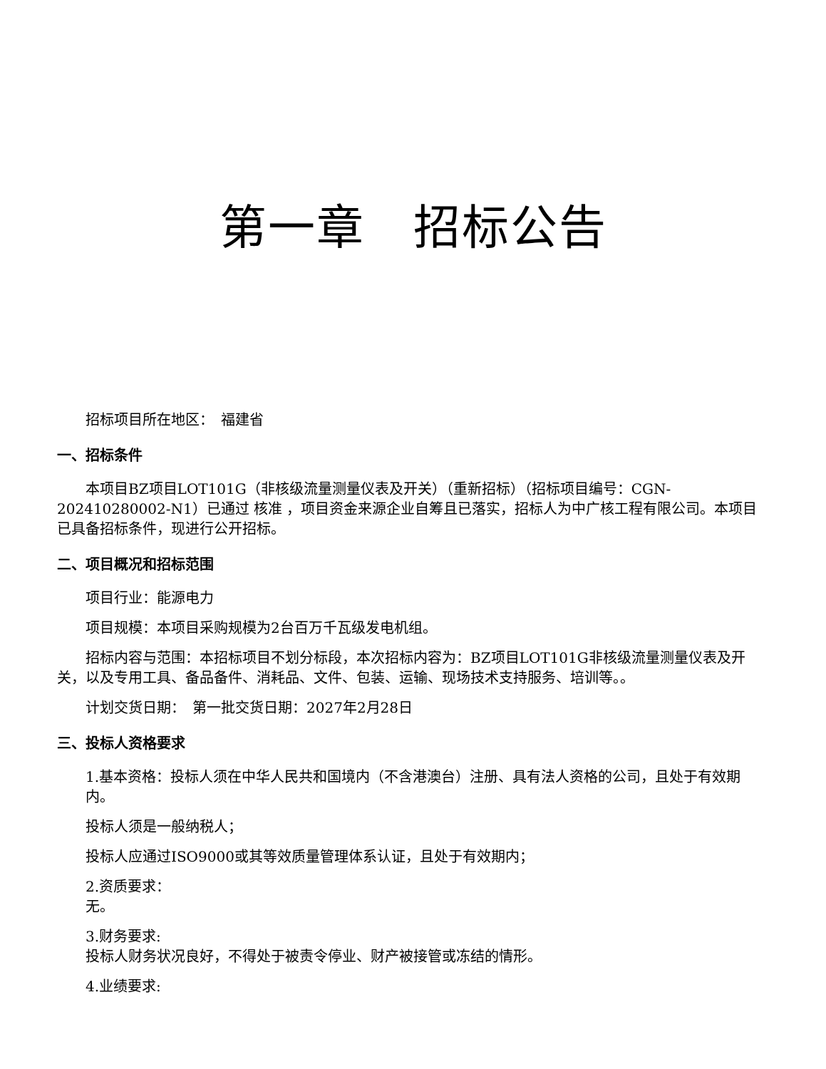第一章　招标公告
招标项目所在地区：　福建省
一、招标条件
本项目BZ项目LOT101G（非核级流量测量仪表及开关）（重新招标）（招标项目编号：CGN-202410280002-N1）已通过 核准 ，项目资金来源企业自筹且已落实，招标人为中广核工程有限公司。本项目已具备招标条件，现进行公开招标。
二、项目概况和招标范围
项目行业：能源电力
项目规模：本项目采购规模为2台百万千瓦级发电机组。
招标内容与范围：本招标项目不划分标段，本次招标内容为：BZ项目LOT101G非核级流量测量仪表及开关，以及专用工具、备品备件、消耗品、文件、包装、运输、现场技术支持服务、培训等。。
计划交货日期：　第一批交货日期：2027年2月28日
三、投标人资格要求
1.基本资格：投标人须在中华人民共和国境内（不含港澳台）注册、具有法人资格的公司，且处于有效期内。
投标人须是一般纳税人；
投标人应通过ISO9000或其等效质量管理体系认证，且处于有效期内；
2.资质要求：
无。
3.财务要求:
投标人财务状况良好，不得处于被责令停业、财产被接管或冻结的情形。
4.业绩要求: